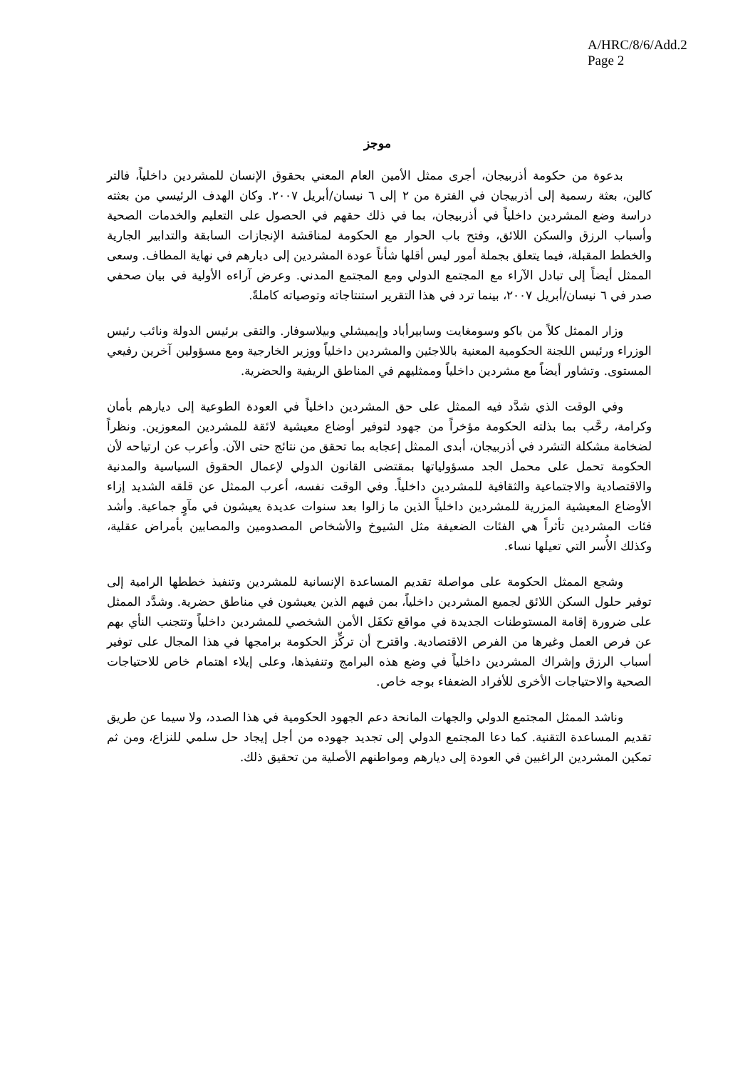A/HRC/8/6/Add.2
Page 2
موجز
بدعوة من حكومة أذربيجان، أجرى ممثل الأمين العام المعني بحقوق الإنسان للمشردين داخلياً، فالتر كالين، بعثة رسمية إلى أذربيجان في الفترة من ٢ إلى ٦ نيسان/أبريل ٢٠٠٧. وكان الهدف الرئيسي من بعثته دراسة وضع المشردين داخلياً في أذربيجان، بما في ذلك حقهم في الحصول على التعليم والخدمات الصحية وأسباب الرزق والسكن اللائق، وفتح باب الحوار مع الحكومة لمناقشة الإنجازات السابقة والتدابير الجارية والخطط المقبلة، فيما يتعلق بجملة أمور ليس أقلها شأناً عودة المشردين إلى ديارهم في نهاية المطاف. وسعى الممثل أيضاً إلى تبادل الآراء مع المجتمع الدولي ومع المجتمع المدني. وعرض آراءه الأولية في بيان صحفي صدر في ٦ نيسان/أبريل ٢٠٠٧، بينما ترد في هذا التقرير استنتاجاته وتوصياته كاملةً.
وزار الممثل كلاً من باكو وسومغايت وسابيرأباد وإيميشلي وبيلاسوفار. والتقى برئيس الدولة ونائب رئيس الوزراء ورئيس اللجنة الحكومية المعنية باللاجئين والمشردين داخلياً ووزير الخارجية ومع مسؤولين آخرين رفيعي المستوى. وتشاور أيضاً مع مشردين داخلياً وممثليهم في المناطق الريفية والحضرية.
وفي الوقت الذي شدَّد فيه الممثل على حق المشردين داخلياً في العودة الطوعية إلى ديارهم بأمان وكرامة، رحَّب بما بذلته الحكومة مؤخراً من جهود لتوفير أوضاع معيشية لائقة للمشردين المعوزين. ونظراً لضخامة مشكلة التشرد في أذربيجان، أبدى الممثل إعجابه بما تحقق من نتائج حتى الآن. وأعرب عن ارتياحه لأن الحكومة تحمل على محمل الجد مسؤولياتها بمقتضى القانون الدولي لإعمال الحقوق السياسية والمدنية والاقتصادية والاجتماعية والثقافية للمشردين داخلياً. وفي الوقت نفسه، أعرب الممثل عن قلقه الشديد إزاء الأوضاع المعيشية المزرية للمشردين داخلياً الذين ما زالوا بعد سنوات عديدة يعيشون في مآوٍ جماعية. وأشد فئات المشردين تأثراً هي الفئات الضعيفة مثل الشيوخ والأشخاص المصدومين والمصابين بأمراض عقلية، وكذلك الأُسر التي تعيلها نساء.
وشجع الممثل الحكومة على مواصلة تقديم المساعدة الإنسانية للمشردين وتنفيذ خططها الرامية إلى توفير حلول السكن اللائق لجميع المشردين داخلياً، بمن فيهم الذين يعيشون في مناطق حضرية. وشدَّد الممثل على ضرورة إقامة المستوطنات الجديدة في مواقع تكفَل الأمن الشخصي للمشردين داخلياً وتتجنب النأي بهم عن فرص العمل وغيرها من الفرص الاقتصادية. واقترح أن تركِّز الحكومة برامجها في هذا المجال على توفير أسباب الرزق وإشراك المشردين داخلياً في وضع هذه البرامج وتنفيذها، وعلى إيلاء اهتمام خاص للاحتياجات الصحية والاحتياجات الأخرى للأفراد الضعفاء بوجه خاص.
وناشد الممثل المجتمع الدولي والجهات المانحة دعم الجهود الحكومية في هذا الصدد، ولا سيما عن طريق تقديم المساعدة التقنية. كما دعا المجتمع الدولي إلى تجديد جهوده من أجل إيجاد حل سلمي للنزاع، ومن ثم تمكين المشردين الراغبين في العودة إلى ديارهم ومواطنهم الأصلية من تحقيق ذلك.